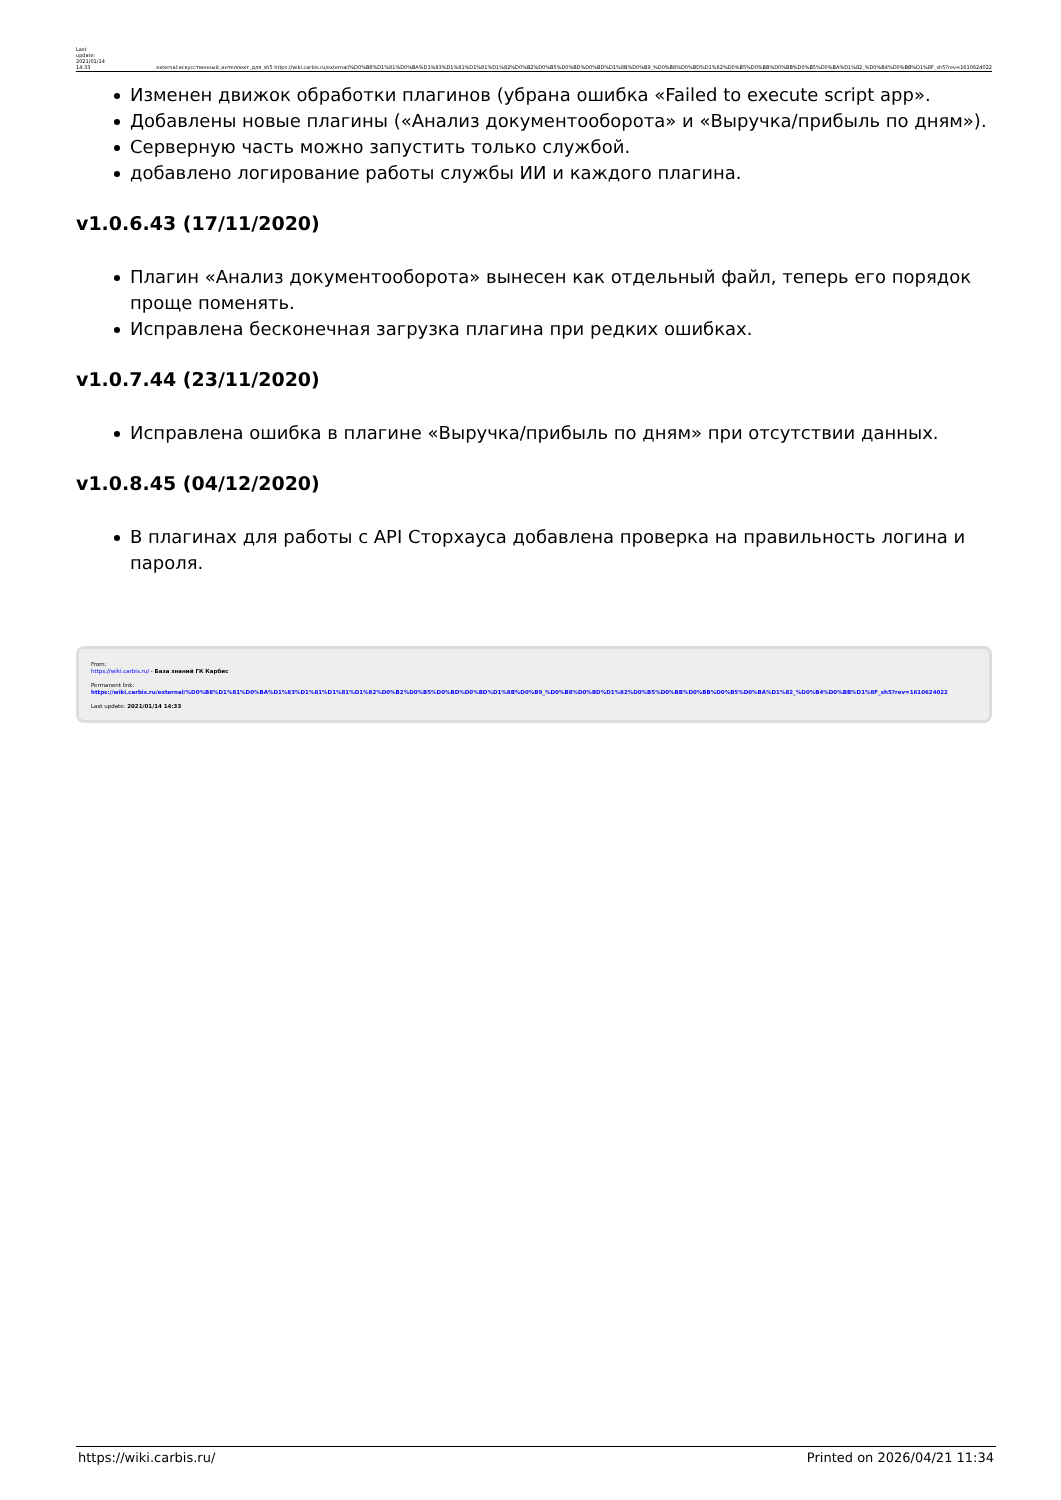Last update: 2021/01/14 14:33
external:искусственный_интеллект_для_sh5 https://wiki.carbis.ru/external/%D0%B8%D1%81%D0%BA%D1%83%D1%81%D1%81%D1%82%D0%B2%D0%B5%D0%BD%D0%BD%D1%8B%D0%B9_%D0%B8%D0%BD%D1%82%D0%B5%D0%BB%D0%BB%D0%B5%D0%BA%D1%82_%D0%B4%D0%BB%D1%8F_sh5?rev=1610624022
Изменен движок обработки плагинов (убрана ошибка «Failed to execute script app».
Добавлены новые плагины («Анализ документооборота» и «Выручка/прибыль по дням»).
Серверную часть можно запустить только службой.
добавлено логирование работы службы ИИ и каждого плагина.
v1.0.6.43 (17/11/2020)
Плагин «Анализ документооборота» вынесен как отдельный файл, теперь его порядок проще поменять.
Исправлена бесконечная загрузка плагина при редких ошибках.
v1.0.7.44 (23/11/2020)
Исправлена ошибка в плагине «Выручка/прибыль по дням» при отсутствии данных.
v1.0.8.45 (04/12/2020)
В плагинах для работы с API Сторхауса добавлена проверка на правильность логина и пароля.
From:
https://wiki.carbis.ru/ - База знаний ГК Карбис
Permanent link:
https://wiki.carbis.ru/external/%D0%B8%D1%81%D0%BA%D1%83%D1%81%D1%81%D1%82%D0%B2%D0%B5%D0%BD%D0%BD%D1%8B%D0%B9_%D0%B8%D0%BD%D1%82%D0%B5%D0%BB%D0%BB%D0%B5%D0%BA%D1%82_%D0%B4%D0%BB%D1%8F_sh5?rev=1610624022
Last update: 2021/01/14 14:33
https://wiki.carbis.ru/ Printed on 2026/04/21 11:34